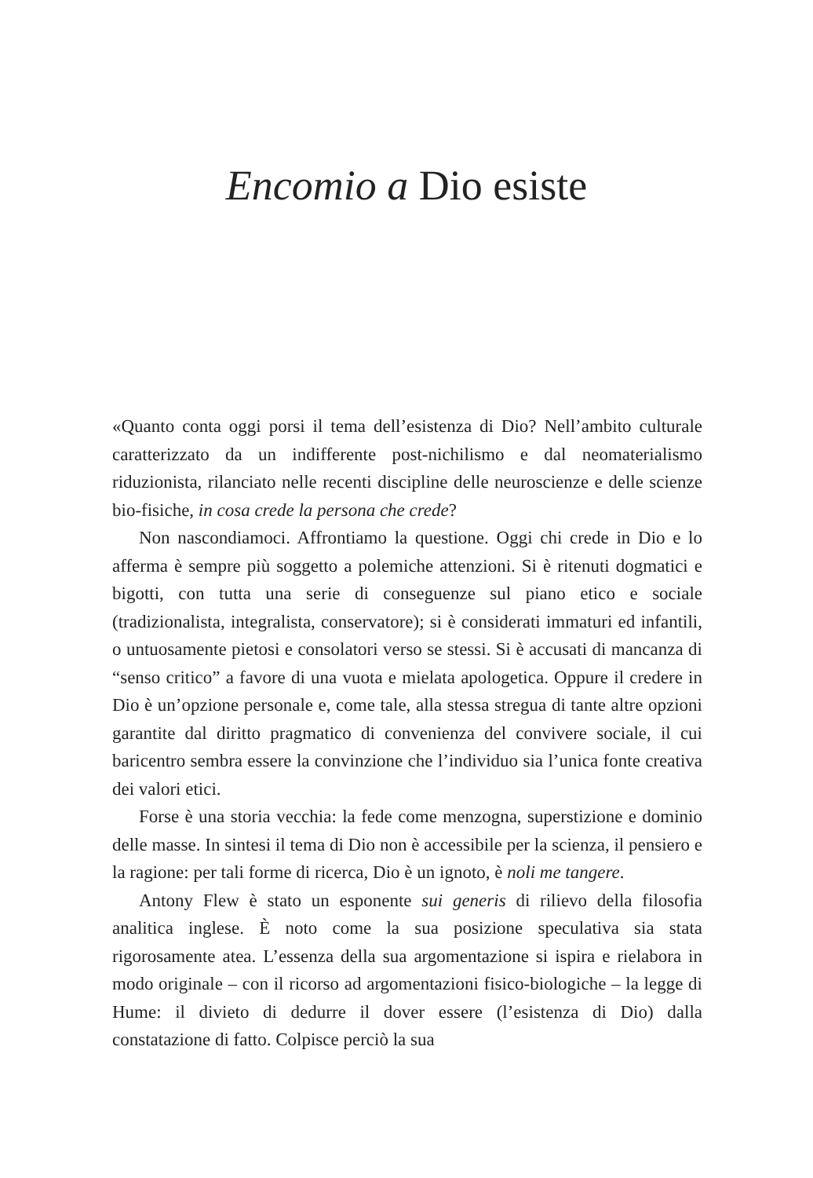Encomio a Dio esiste
«Quanto conta oggi porsi il tema dell’esistenza di Dio? Nell’ambito culturale caratterizzato da un indifferente post-nichilismo e dal neomaterialismo riduzionista, rilanciato nelle recenti discipline delle neuroscienze e delle scienze bio-fisiche, in cosa crede la persona che crede?
Non nascondiamoci. Affrontiamo la questione. Oggi chi crede in Dio e lo afferma è sempre più soggetto a polemiche attenzioni. Si è ritenuti dogmatici e bigotti, con tutta una serie di conseguenze sul piano etico e sociale (tradizionalista, integralista, conservatore); si è considerati immaturi ed infantili, o untuosamente pietosi e consolatori verso se stessi. Si è accusati di mancanza di “senso critico” a favore di una vuota e mielata apologetica. Oppure il credere in Dio è un’opzione personale e, come tale, alla stessa stregua di tante altre opzioni garantite dal diritto pragmatico di convenienza del convivere sociale, il cui baricentro sembra essere la convinzione che l’individuo sia l’unica fonte creativa dei valori etici.
Forse è una storia vecchia: la fede come menzogna, superstizione e dominio delle masse. In sintesi il tema di Dio non è accessibile per la scienza, il pensiero e la ragione: per tali forme di ricerca, Dio è un ignoto, è noli me tangere.
Antony Flew è stato un esponente sui generis di rilievo della filosofia analitica inglese. È noto come la sua posizione speculativa sia stata rigorosamente atea. L’essenza della sua argomentazione si ispira e rielabora in modo originale – con il ricorso ad argomentazioni fisico-biologiche – la legge di Hume: il divieto di dedurre il dover essere (l’esistenza di Dio) dalla constatazione di fatto. Colpisce perciò la sua